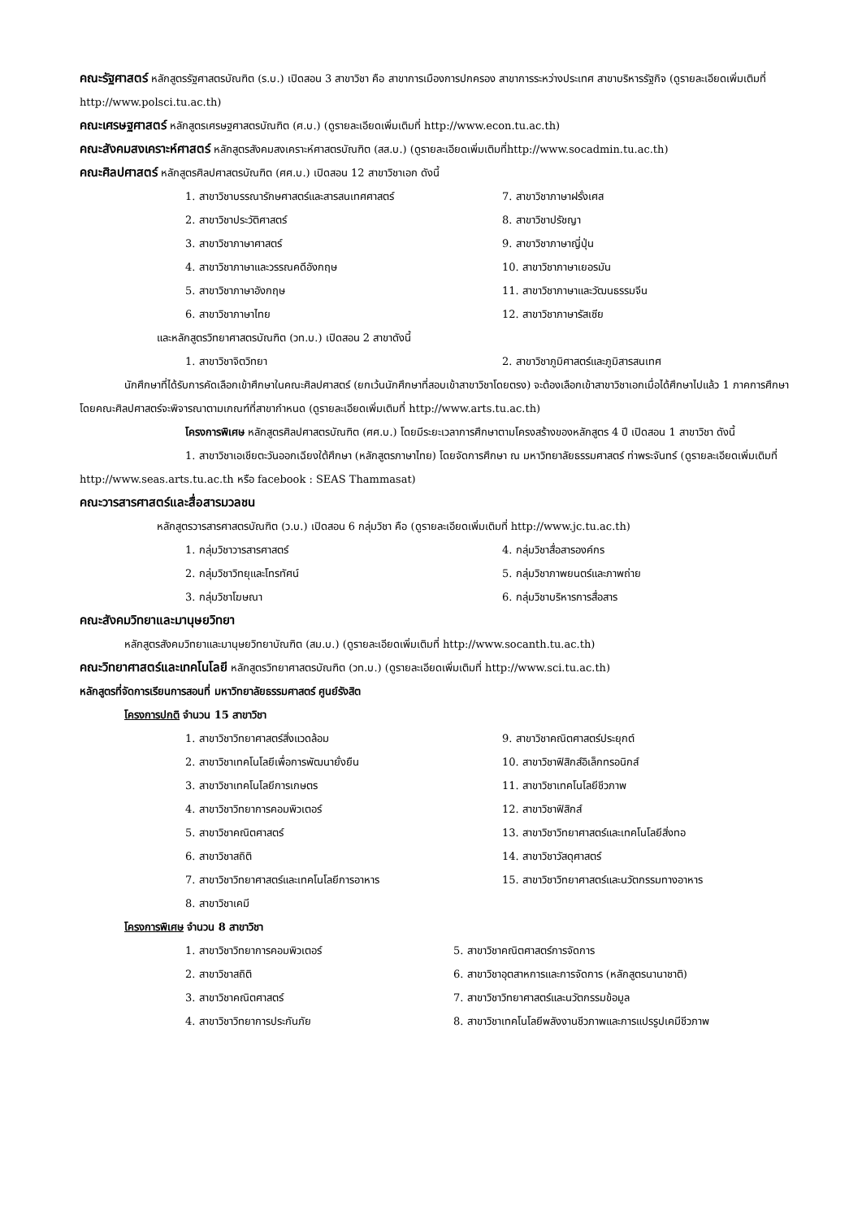คณะรัฐศาสตร์ หลักสูตรรัฐศาสตรบัณฑิต (ร.บ.) เปิดสอน 3 สาขาวิชา คือ สาขาการเมืองการปกครอง สาขาการระหว่างประเทศ สาขาบริหารรัฐกิจ (ดูรายละเอียดเพิ่มเติมที่ http://www.polsci.tu.ac.th)
คณะเศรษฐศาสตร์ หลักสูตรเศรษฐศาสตรบัณฑิต (ศ.บ.) (ดูรายละเอียดเพิ่มเติมที่ http://www.econ.tu.ac.th)
คณะสังคมสงเคราะห์ศาสตร์ หลักสูตรสังคมสงเคราะห์ศาสตรบัณฑิต (สส.บ.) (ดูรายละเอียดเพิ่มเติมที่http://www.socadmin.tu.ac.th)
คณะศิลปศาสตร์ หลักสูตรศิลปศาสตรบัณฑิต (ศศ.บ.) เปิดสอน 12 สาขาวิชาเอก ดังนี้
1. สาขาวิชาบรรณารักษศาสตร์และสารสนเทศศาสตร์ 7. สาขาวิชาภาษาฝรั่งเศส 2. สาขาวิชาประวัติศาสตร์ 8. สาขาวิชาปรัชญา 3. สาขาวิชาภาษาศาสตร์ 9. สาขาวิชาภาษาญี่ปุ่น 4. สาขาวิชาภาษาและวรรณคดีอังกฤษ 10. สาขาวิชาภาษาเยอรมัน 5. สาขาวิชาภาษาอังกฤษ 11. สาขาวิชาภาษาและวัฒนธรรมจีน 6. สาขาวิชาภาษาไทย 12. สาขาวิชาภาษารัสเซีย
และหลักสูตรวิทยาศาสตรบัณฑิต (วท.บ.) เปิดสอน 2 สาขาดังนี้
1. สาขาวิชาจิตวิทยา 2. สาขาวิชาภูมิศาสตร์และภูมิสารสนเทศ
นักศึกษาที่ได้รับการคัดเลือกเข้าศึกษาในคณะศิลปศาสตร์ (ยกเว้นนักศึกษาที่สอบเข้าสาขาวิชาโดยตรง) จะต้องเลือกเข้าสาขาวิชาเอกเมื่อได้ศึกษาไปแล้ว 1 ภาคการศึกษา โดยคณะศิลปศาสตร์จะพิจารณาตามเกณฑ์ที่สาขากำหนด (ดูรายละเอียดเพิ่มเติมที่ http://www.arts.tu.ac.th)
โครงการพิเศษ หลักสูตรศิลปศาสตรบัณฑิต (ศศ.บ.) โดยมีระยะเวลาการศึกษาตามโครงสร้างของหลักสูตร 4 ปี เปิดสอน 1 สาขาวิชา ดังนี้
1. สาขาวิชาเอเชียตะวันออกเฉียงใต้ศึกษา (หลักสูตรภาษาไทย) โดยจัดการศึกษา ณ มหาวิทยาลัยธรรมศาสตร์ ท่าพระจันทร์ (ดูรายละเอียดเพิ่มเติมที่ http://www.seas.arts.tu.ac.th หรือ facebook : SEAS Thammasat)
คณะวารสารศาสตร์และสื่อสารมวลชน
หลักสูตรวารสารศาสตรบัณฑิต (ว.บ.) เปิดสอน 6 กลุ่มวิชา คือ (ดูรายละเอียดเพิ่มเติมที่ http://www.jc.tu.ac.th)
1. กลุ่มวิชาวารสารศาสตร์ 4. กลุ่มวิชาสื่อสารองค์กร 2. กลุ่มวิชาวิทยุและโทรทัศน์ 5. กลุ่มวิชาภาพยนตร์และภาพถ่าย 3. กลุ่มวิชาโฆษณา 6. กลุ่มวิชาบริหารการสื่อสาร
คณะสังคมวิทยาและมานุษยวิทยา
หลักสูตรสังคมวิทยาและมานุษยวิทยาบัณฑิต (สม.บ.) (ดูรายละเอียดเพิ่มเติมที่ http://www.socanth.tu.ac.th)
คณะวิทยาศาสตร์และเทคโนโลยี หลักสูตรวิทยาศาสตรบัณฑิต (วท.บ.) (ดูรายละเอียดเพิ่มเติมที่ http://www.sci.tu.ac.th)
หลักสูตรที่จัดการเรียนการสอนที่ มหาวิทยาลัยธรรมศาสตร์ ศูนย์รังสิต
โครงการปกติ จำนวน 15 สาขาวิชา
1. สาขาวิชาวิทยาศาสตร์สิ่งแวดล้อม 9. สาขาวิชาคณิตศาสตร์ประยุกต์ 2. สาขาวิชาเทคโนโลยีเพื่อการพัฒนายั่งยืน 10. สาขาวิชาฟิสิกส์อิเล็กทรอนิกส์ 3. สาขาวิชาเทคโนโลยีการเกษตร 11. สาขาวิชาเทคโนโลยีชีวภาพ 4. สาขาวิชาวิทยาการคอมพิวเตอร์ 12. สาขาวิชาฟิสิกส์ 5. สาขาวิชาคณิตศาสตร์ 13. สาขาวิชาวิทยาศาสตร์และเทคโนโลยีสิ่งทอ 6. สาขาวิชาสถิติ 14. สาขาวิชาวัสดุศาสตร์ 7. สาขาวิชาวิทยาศาสตร์และเทคโนโลยีการอาหาร 15. สาขาวิชาวิทยาศาสตร์และนวัตกรรมทางอาหาร 8. สาขาวิชาเคมี
โครงการพิเศษ จำนวน 8 สาขาวิชา
1. สาขาวิชาวิทยาการคอมพิวเตอร์ 5. สาขาวิชาคณิตศาสตร์การจัดการ 2. สาขาวิชาสถิติ 6. สาขาวิชาอุตสาหการและการจัดการ (หลักสูตรนานาชาติ) 3. สาขาวิชาคณิตศาสตร์ 7. สาขาวิชาวิทยาศาสตร์และนวัตกรรมข้อมูล 4. สาขาวิชาวิทยาการประกันภัย 8. สาขาวิชาเทคโนโลยีพลังงานชีวภาพและการแปรรูปเคมีชีวภาพ